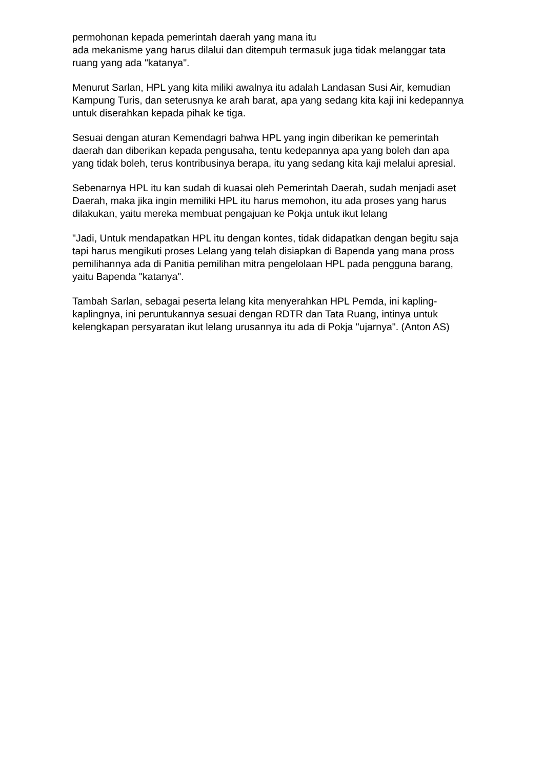permohonan kepada pemerintah daerah yang mana itu
ada mekanisme yang harus dilalui dan ditempuh termasuk juga tidak melanggar tata ruang yang ada "katanya".
Menurut Sarlan, HPL yang kita miliki awalnya itu adalah Landasan Susi Air, kemudian Kampung Turis, dan seterusnya ke arah barat, apa yang sedang kita kaji ini kedepannya untuk diserahkan kepada pihak ke tiga.
Sesuai dengan aturan Kemendagri bahwa HPL yang ingin diberikan ke pemerintah daerah dan diberikan kepada pengusaha, tentu kedepannya apa yang boleh dan apa yang tidak boleh, terus kontribusinya berapa, itu yang sedang kita kaji melalui apresial.
Sebenarnya HPL itu kan sudah di kuasai oleh Pemerintah Daerah, sudah menjadi aset Daerah, maka jika ingin memiliki HPL itu harus memohon, itu ada proses yang harus dilakukan, yaitu mereka membuat pengajuan ke Pokja untuk ikut lelang
"Jadi, Untuk mendapatkan HPL itu dengan kontes, tidak didapatkan dengan begitu saja tapi harus mengikuti proses Lelang yang telah disiapkan di Bapenda yang mana pross pemilihannya ada di Panitia pemilihan mitra pengelolaan HPL pada pengguna barang, yaitu Bapenda "katanya".
Tambah Sarlan, sebagai peserta lelang kita menyerahkan HPL Pemda, ini kapling-kaplingnya, ini peruntukannya sesuai dengan RDTR dan Tata Ruang, intinya untuk kelengkapan persyaratan ikut lelang urusannya itu ada di Pokja "ujarnya". (Anton AS)